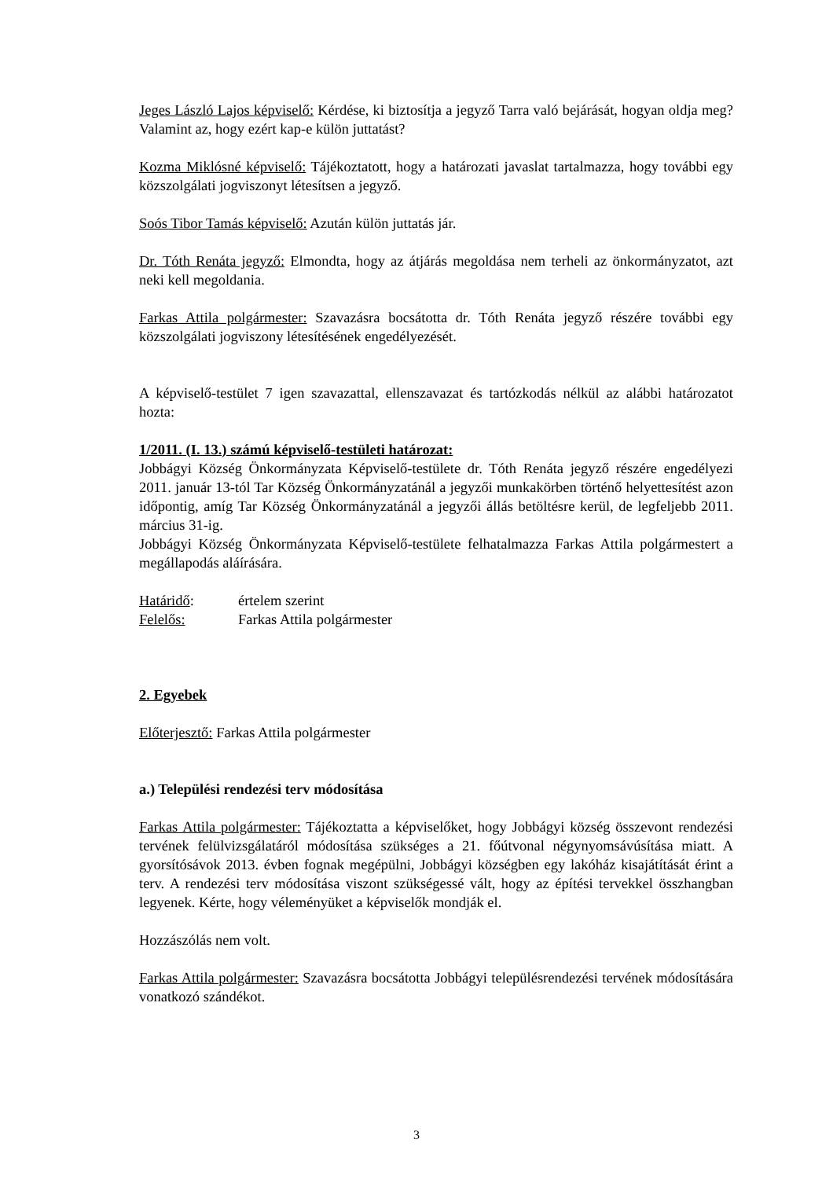Jeges László Lajos képviselő: Kérdése, ki biztosítja a jegyző Tarra való bejárását, hogyan oldja meg? Valamint az, hogy ezért kap-e külön juttatást?
Kozma Miklósné képviselő: Tájékoztatott, hogy a határozati javaslat tartalmazza, hogy további egy közszolgálati jogviszonyt létesítsen a jegyző.
Soós Tibor Tamás képviselő: Azután külön juttatás jár.
Dr. Tóth Renáta jegyző: Elmondta, hogy az átjárás megoldása nem terheli az önkormányzatot, azt neki kell megoldania.
Farkas Attila polgármester: Szavazásra bocsátotta dr. Tóth Renáta jegyző részére további egy közszolgálati jogviszony létesítésének engedélyezését.
A képviselő-testület 7 igen szavazattal, ellenszavazat és tartózkodás nélkül az alábbi határozatot hozta:
1/2011. (I. 13.) számú képviselő-testületi határozat:
Jobbágyi Község Önkormányzata Képviselő-testülete dr. Tóth Renáta jegyző részére engedélyezi 2011. január 13-tól Tar Község Önkormányzatánál a jegyzői munkakörben történő helyettesítést azon időpontig, amíg Tar Község Önkormányzatánál a jegyzői állás betöltésre kerül, de legfeljebb 2011. március 31-ig.
Jobbágyi Község Önkormányzata Képviselő-testülete felhatalmazza Farkas Attila polgármestert a megállapodás aláírására.
Határidő: értelem szerint
Felelős: Farkas Attila polgármester
2. Egyebek
Előterjesztő: Farkas Attila polgármester
a.) Települési rendezési terv módosítása
Farkas Attila polgármester: Tájékoztatta a képviselőket, hogy Jobbágyi község összevont rendezési tervének felülvizsgálatáról módosítása szükséges a 21. főútvonal négynyomsávúsítása miatt. A gyorsítósávok 2013. évben fognak megépülni, Jobbágyi községben egy lakóház kisajátítását érint a terv. A rendezési terv módosítása viszont szükségessé vált, hogy az építési tervekkel összhangban legyenek. Kérte, hogy véleményüket a képviselők mondják el.
Hozzászólás nem volt.
Farkas Attila polgármester: Szavazásra bocsátotta Jobbágyi településrendezési tervének módosítására vonatkozó szándékot.
3